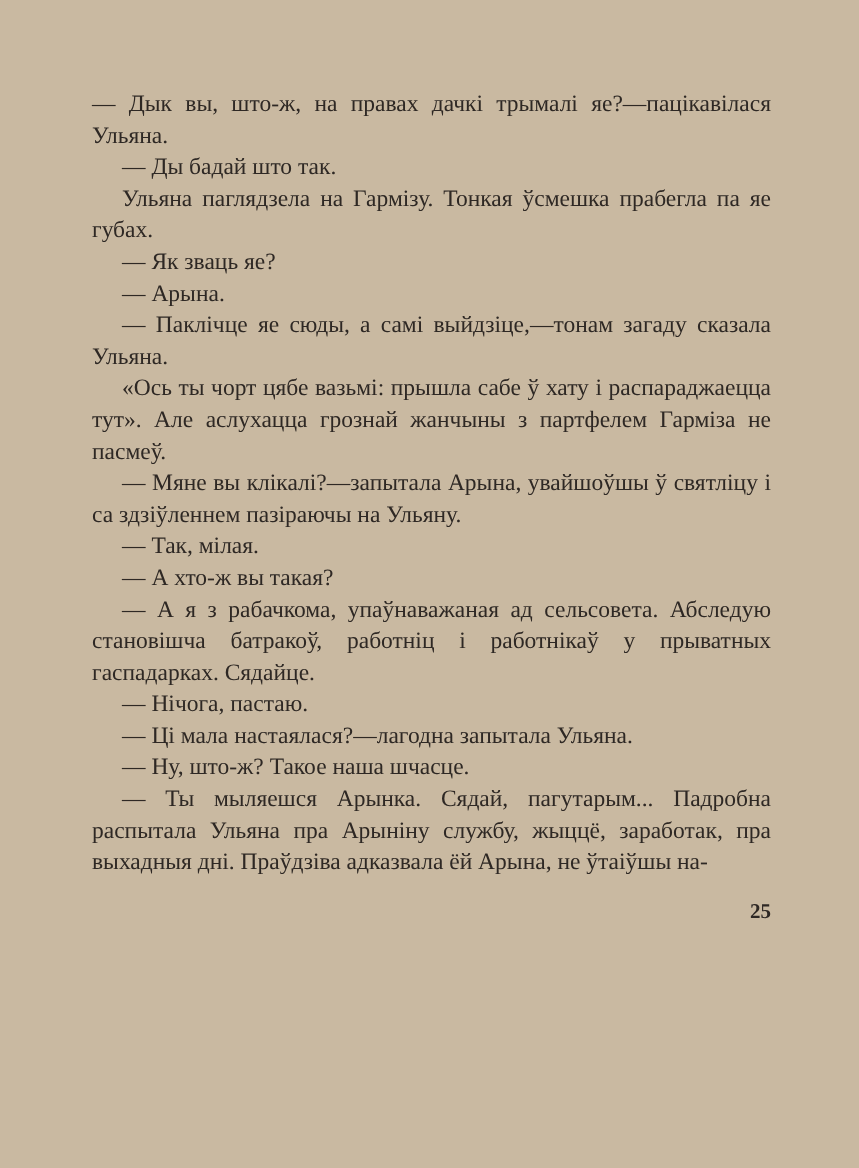— Дык вы, што-ж, на правах дачкі трымалі яе?—пацікавілася Ульяна.
— Ды бадай што так.
Ульяна паглядзела на Гармізу. Тонкая ўсмешка прабегла па яе губах.
— Як зваць яе?
— Арына.
— Паклічце яе сюды, а самі выйдзіце,—тонам загаду сказала Ульяна.
«Ось ты чорт цябе вазьмі: прышла сабе ў хату і распараджаецца тут». Але аслухацца грознай жанчыны з партфелем Гарміза не пасмеў.
— Мяне вы клікалі?—запытала Арына, увайшоўшы ў святліцу і са здзіўленнем пазіраючы на Ульяну.
— Так, мілая.
— А хто-ж вы такая?
— А я з рабачкома, упаўнаважаная ад сельсовета. Абследую становішча батракоў, работніц і работнікаў у прыватных гаспадарках. Сядайце.
— Нічога, пастаю.
— Ці мала настаялася?—лагодна запытала Ульяна.
— Ну, што-ж? Такое наша шчасце.
— Ты мыляешся Арынка. Сядай, пагутарым... Падробна распытала Ульяна пра Арыніну службу, жыццё, заработак, пра выхадныя дні. Праўдзіва адказвала ёй Арына, не ўтаіўшы на-
25